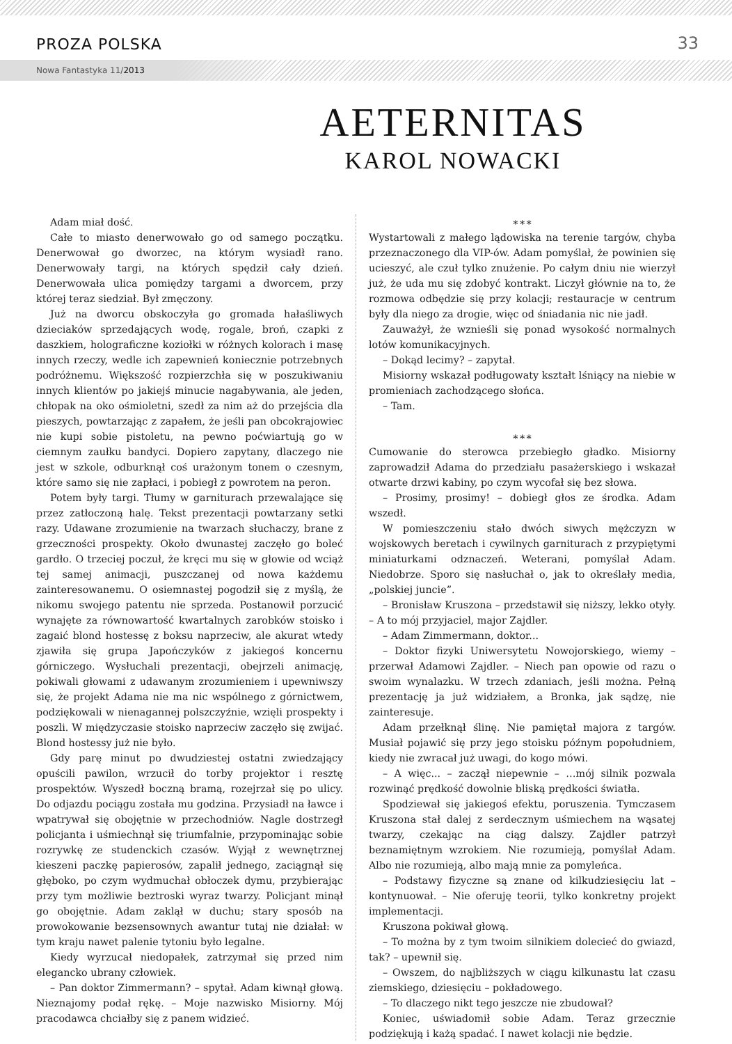PROZA POLSKA 33
Nowa Fantastyka 11/2013
AETERNITAS
KAROL NOWACKI
Adam miał dość.
Całe to miasto denerwowało go od samego początku. Denerwował go dworzec, na którym wysiadł rano. Denerwowały targi, na których spędził cały dzień. Denerwowała ulica pomiędzy targami a dworcem, przy której teraz siedział. Był zmęczony.
Już na dworcu obskoczyła go gromada hałaśliwych dzieciaków sprzedających wodę, rogale, broń, czapki z daszkiem, holograficzne koziołki w różnych kolorach i masę innych rzeczy, wedle ich zapewnień koniecznie potrzebnych podróżnemu. Większość rozpierzchła się w poszukiwaniu innych klientów po jakiejś minucie nagabywania, ale jeden, chłopak na oko ośmioletni, szedł za nim aż do przejścia dla pieszych, powtarzając z zapałem, że jeśli pan obcokrajowiec nie kupi sobie pistoletu, na pewno poćwiartują go w ciemnym zaułku bandyci. Dopiero zapytany, dlaczego nie jest w szkole, odburknął coś urażonym tonem o czesnym, które samo się nie zapłaci, i pobiegł z powrotem na peron.
Potem były targi. Tłumy w garniturach przewalające się przez zatłoczoną halę. Tekst prezentacji powtarzany setki razy. Udawane zrozumienie na twarzach słuchaczy, brane z grzeczności prospekty. Około dwunastej zaczęło go boleć gardło. O trzeciej poczuł, że kręci mu się w głowie od wciąż tej samej animacji, puszczanej od nowa każdemu zainteresowanemu. O osiemnastej pogodził się z myślą, że nikomu swojego patentu nie sprzeda. Postanowił porzucić wynajęte za równowartość kwartalnych zarobków stoisko i zagaić blond hostessę z boksu naprzeciw, ale akurat wtedy zjawiła się grupa Japończyków z jakiegoś koncernu górniczego. Wysłuchali prezentacji, obejrzeli animację, pokiwali głowami z udawanym zrozumieniem i upewniwszy się, że projekt Adama nie ma nic wspólnego z górnictwem, podziękowali w nienagannej polszczyźnie, wzięli prospekty i poszli. W międzyczasie stoisko naprzeciw zaczęło się zwijać. Blond hostessy już nie było.
Gdy parę minut po dwudziestej ostatni zwiedzający opuścili pawilon, wrzucił do torby projektor i resztę prospektów. Wyszedł boczną bramą, rozejrzał się po ulicy. Do odjazdu pociągu została mu godzina. Przysiadł na ławce i wpatrywał się obojętnie w przechodniów. Nagle dostrzegł policjanta i uśmiechnął się triumfalnie, przypominając sobie rozrywkę ze studenckich czasów. Wyjął z wewnętrznej kieszeni paczkę papierosów, zapalił jednego, zaciągnął się głęboko, po czym wydmuchał obłoczek dymu, przybierając przy tym możliwie beztroski wyraz twarzy. Policjant minął go obojętnie. Adam zaklął w duchu; stary sposób na prowokowanie bezsensownych awantur tutaj nie działał: w tym kraju nawet palenie tytoniu było legalne.
Kiedy wyrzucał niedopałek, zatrzymał się przed nim elegancko ubrany człowiek.
– Pan doktor Zimmermann? – spytał. Adam kiwnął głową. Nieznajomy podał rękę. – Moje nazwisko Misiorny. Mój pracodawca chciałby się z panem widzieć.
∗∗∗
Wystartowali z małego lądowiska na terenie targów, chyba przeznaczonego dla VIP-ów. Adam pomyślał, że powinien się ucieszyć, ale czuł tylko znużenie. Po całym dniu nie wierzył już, że uda mu się zdobyć kontrakt. Liczył głównie na to, że rozmowa odbędzie się przy kolacji; restauracje w centrum były dla niego za drogie, więc od śniadania nic nie jadł.
Zauważył, że wznieśli się ponad wysokość normalnych lotów komunikacyjnych.
– Dokąd lecimy? – zapytał.
Misiorny wskazał podługowaty kształt lśniący na niebie w promieniach zachodzącego słońca.
– Tam.
∗∗∗
Cumowanie do sterowca przebiegło gładko. Misiorny zaprowadził Adama do przedziału pasażerskiego i wskazał otwarte drzwi kabiny, po czym wycofał się bez słowa.
– Prosimy, prosimy! – dobiegł głos ze środka. Adam wszedł.
W pomieszczeniu stało dwóch siwych mężczyzn w wojskowych beretach i cywilnych garniturach z przypiętymi miniaturkami odznaczeń. Weterani, pomyślał Adam. Niedobrze. Sporo się nasłuchał o, jak to określały media, „polskiej juncie”.
– Bronisław Kruszona – przedstawił się niższy, lekko otyły. – A to mój przyjaciel, major Zajdler.
– Adam Zimmermann, doktor...
– Doktor fizyki Uniwersytetu Nowojorskiego, wiemy – przerwał Adamowi Zajdler. – Niech pan opowie od razu o swoim wynalazku. W trzech zdaniach, jeśli można. Pełną prezentację ja już widziałem, a Bronka, jak sądzę, nie zainteresuje.
Adam przełknął ślinę. Nie pamiętał majora z targów. Musiał pojawić się przy jego stoisku późnym popołudniem, kiedy nie zwracał już uwagi, do kogo mówi.
– A więc... – zaczął niepewnie – …mój silnik pozwala rozwinąć prędkość dowolnie bliską prędkości światła.
Spodziewał się jakiegoś efektu, poruszenia. Tymczasem Kruszona stał dalej z serdecznym uśmiechem na wąsatej twarzy, czekając na ciąg dalszy. Zajdler patrzył beznamiętnym wzrokiem. Nie rozumieją, pomyślał Adam. Albo nie rozumieją, albo mają mnie za pomyleńca.
– Podstawy fizyczne są znane od kilkudziesięciu lat – kontynuował. – Nie oferuję teorii, tylko konkretny projekt implementacji.
Kruszona pokiwał głową.
– To można by z tym twoim silnikiem dolecieć do gwiazd, tak? – upewnił się.
– Owszem, do najbliższych w ciągu kilkunastu lat czasu ziemskiego, dziesięciu – pokładowego.
– To dlaczego nikt tego jeszcze nie zbudował?
Koniec, uświadomił sobie Adam. Teraz grzecznie podziękują i każą spadać. I nawet kolacji nie będzie.